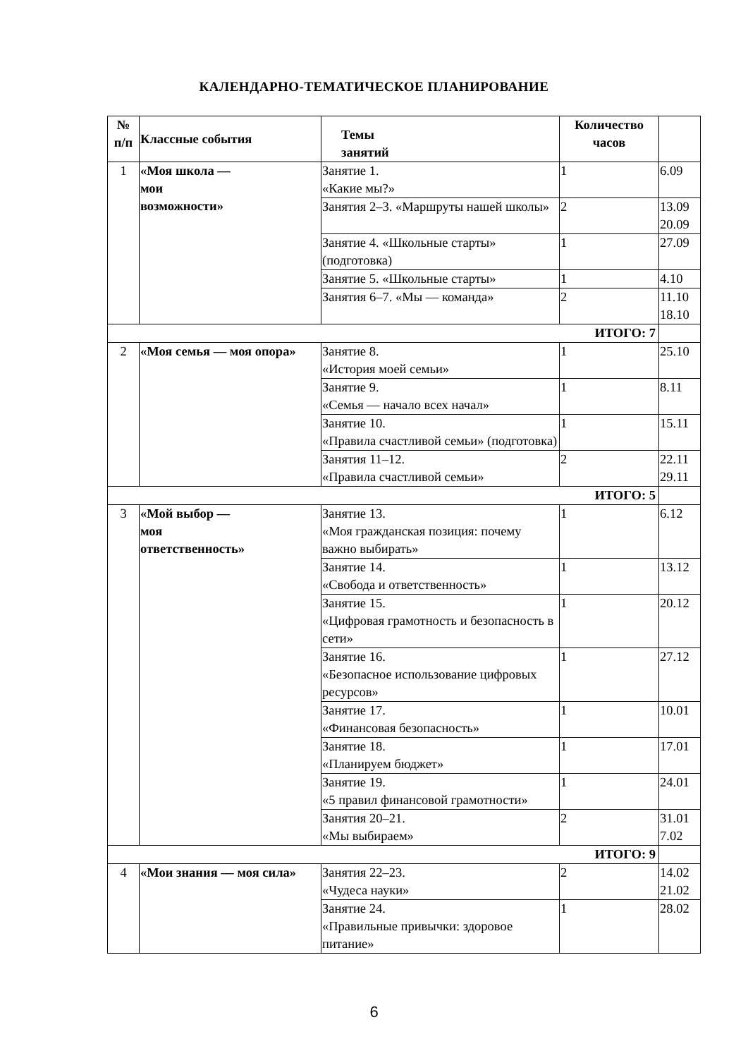КАЛЕНДАРНО-ТЕМАТИЧЕСКОЕ ПЛАНИРОВАНИЕ
| № п/п | Классные события | Темы занятий | Количество часов | |
| --- | --- | --- | --- | --- |
| 1 | «Моя школа — мои возможности» | Занятие 1. «Какие мы?» | 1 | 6.09 |
| | | Занятия 2–3. «Маршруты нашей школы» | 2 | 13.09 20.09 |
| | | Занятие 4. «Школьные старты» (подготовка) | 1 | 27.09 |
| | | Занятие 5. «Школьные старты» | 1 | 4.10 |
| | | Занятия 6–7. «Мы — команда» | 2 | 11.10 18.10 |
| ИТОГО: 7 | | | | |
| 2 | «Моя семья — моя опора» | Занятие 8. «История моей семьи» | 1 | 25.10 |
| | | Занятие 9. «Семья — начало всех начал» | 1 | 8.11 |
| | | Занятие 10. «Правила счастливой семьи» (подготовка) | 1 | 15.11 |
| | | Занятия 11–12. «Правила счастливой семьи» | 2 | 22.11 29.11 |
| ИТОГО: 5 | | | | |
| 3 | «Мой выбор — моя ответственность» | Занятие 13. «Моя гражданская позиция: почему важно выбирать» | 1 | 6.12 |
| | | Занятие 14. «Свобода и ответственность» | 1 | 13.12 |
| | | Занятие 15. «Цифровая грамотность и безопасность в сети» | 1 | 20.12 |
| | | Занятие 16. «Безопасное использование цифровых ресурсов» | 1 | 27.12 |
| | | Занятие 17. «Финансовая безопасность» | 1 | 10.01 |
| | | Занятие 18. «Планируем бюджет» | 1 | 17.01 |
| | | Занятие 19. «5 правил финансовой грамотности» | 1 | 24.01 |
| | | Занятия 20–21. «Мы выбираем» | 2 | 31.01 7.02 |
| ИТОГО: 9 | | | | |
| 4 | «Мои знания — моя сила» | Занятия 22–23. «Чудеса науки» | 2 | 14.02 21.02 |
| | | Занятие 24. «Правильные привычки: здоровое питание» | 1 | 28.02 |
6